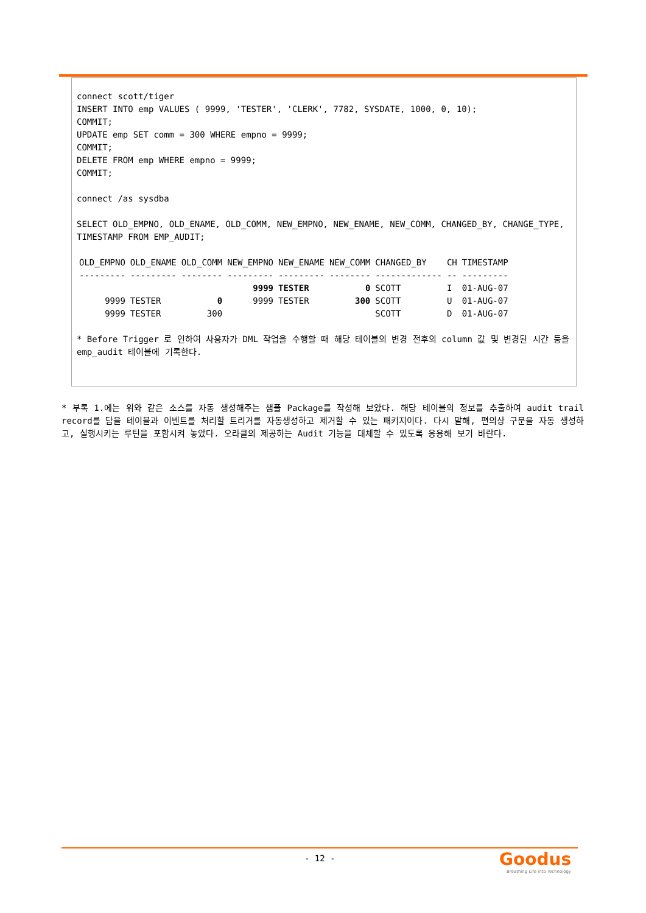connect scott/tiger
INSERT INTO emp VALUES ( 9999, 'TESTER', 'CLERK', 7782, SYSDATE, 1000, 0, 10);
COMMIT;
UPDATE emp SET comm = 300 WHERE empno = 9999;
COMMIT;
DELETE FROM emp WHERE empno = 9999;
COMMIT;
connect /as sysdba
SELECT OLD_EMPNO, OLD_ENAME, OLD_COMM, NEW_EMPNO, NEW_ENAME, NEW_COMM, CHANGED_BY, CHANGE_TYPE, TIMESTAMP FROM EMP_AUDIT;
| OLD_EMPNO | OLD_ENAME | OLD_COMM | NEW_EMPNO | NEW_ENAME | NEW_COMM | CHANGED_BY | CH | TIMESTAMP |
| --- | --- | --- | --- | --- | --- | --- | --- | --- |
| --------- | --------- | -------- | --------- | --------- | -------- | ------------- | -- | --------- |
| | | | 9999 | TESTER | 0 | SCOTT | I | 01-AUG-07 |
| 9999 | TESTER | 0 | 9999 | TESTER | 300 | SCOTT | U | 01-AUG-07 |
| 9999 | TESTER | 300 | | | | SCOTT | D | 01-AUG-07 |
* Before Trigger 로 인하여 사용자가 DML 작업을 수행할 때 해당 테이블의 변경 전후의 column 값 및 변경된 시간 등을 emp_audit 테이블에 기록한다.
* 부록 1.에는 위와 같은 소스를 자동 생성해주는 샘플 Package를 작성해 보았다. 해당 테이블의 정보를 추출하여 audit trail record를 담을 테이블과 이벤트를 처리할 트리거를 자동생성하고 제거할 수 있는 패키지이다. 다시 말해, 편의상 구문을 자동 생성하고, 실행시키는 루틴을 포함시켜 놓았다. 오라클의 제공하는 Audit 기능을 대체할 수 있도록 응용해 보기 바란다.
- 12 -
Goodus
Breathing Life into Technology